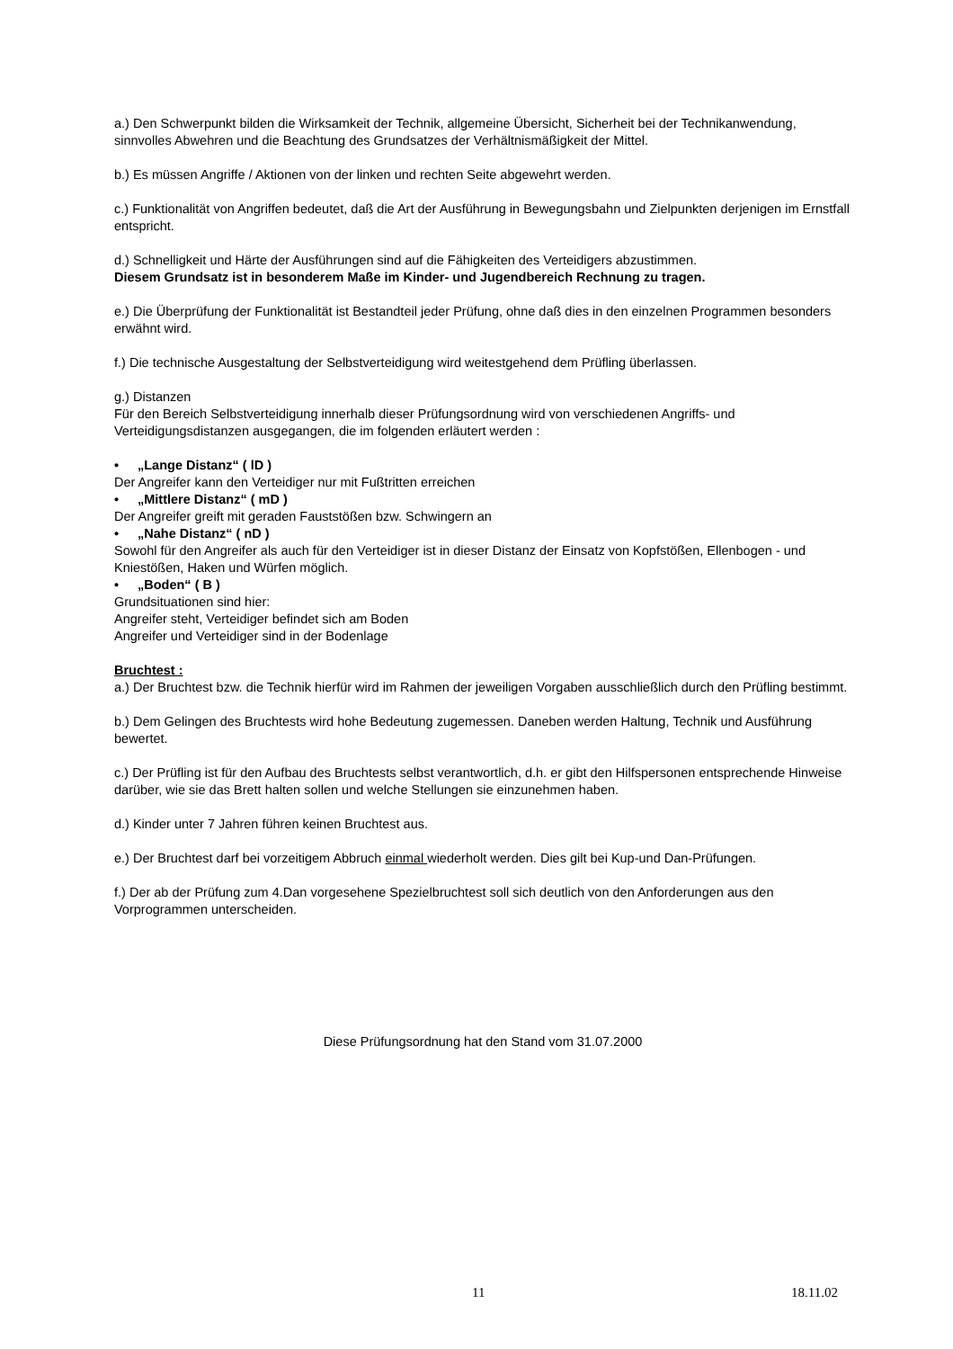a.) Den Schwerpunkt bilden die Wirksamkeit der Technik, allgemeine Übersicht, Sicherheit bei der Technikanwendung, sinnvolles Abwehren und die Beachtung des Grundsatzes der Verhältnismäßigkeit der Mittel.
b.) Es müssen Angriffe / Aktionen von der linken und rechten Seite abgewehrt werden.
c.) Funktionalität von Angriffen bedeutet, daß die Art der Ausführung in Bewegungsbahn und Zielpunkten derjenigen im Ernstfall entspricht.
d.) Schnelligkeit und Härte der Ausführungen sind auf die Fähigkeiten des Verteidigers abzustimmen.
Diesem Grundsatz ist in besonderem Maße im Kinder- und Jugendbereich Rechnung zu tragen.
e.) Die Überprüfung der Funktionalität ist Bestandteil jeder Prüfung, ohne daß dies in den einzelnen Programmen besonders erwähnt wird.
f.) Die technische Ausgestaltung der Selbstverteidigung wird weitestgehend dem Prüfling überlassen.
g.) Distanzen
Für den Bereich Selbstverteidigung innerhalb dieser Prüfungsordnung wird von verschiedenen Angriffs- und Verteidigungsdistanzen ausgegangen, die im folgenden erläutert werden :
• „Lange Distanz“ ( lD )
Der Angreifer kann den Verteidiger nur mit Fußtritten erreichen
• „Mittlere Distanz“ ( mD )
Der Angreifer greift mit geraden Fauststößen bzw. Schwingern an
• „Nahe Distanz“ ( nD )
Sowohl für den Angreifer als auch für den Verteidiger ist in dieser Distanz der Einsatz von Kopfstößen, Ellenbogen - und Kniestößen, Haken und Würfen möglich.
• „Boden“ ( B )
Grundsituationen sind hier:
Angreifer steht, Verteidiger befindet sich am Boden
Angreifer und Verteidiger sind in der Bodenlage
Bruchtest :
a.) Der Bruchtest bzw. die Technik hierfür wird im Rahmen der jeweiligen Vorgaben ausschließlich durch den Prüfling bestimmt.
b.) Dem Gelingen des Bruchtests wird hohe Bedeutung zugemessen. Daneben werden Haltung, Technik und Ausführung bewertet.
c.) Der Prüfling ist für den Aufbau des Bruchtests selbst verantwortlich, d.h. er gibt den Hilfspersonen entsprechende Hinweise darüber, wie sie das Brett halten sollen und welche Stellungen sie einzunehmen haben.
d.) Kinder unter 7 Jahren führen keinen Bruchtest aus.
e.) Der Bruchtest darf bei vorzeitigem Abbruch einmal wiederholt werden. Dies gilt bei Kup-und Dan-Prüfungen.
f.) Der ab der Prüfung zum 4.Dan vorgesehene Spezielbruchtest soll sich deutlich von den Anforderungen aus den Vorprogrammen unterscheiden.
Diese Prüfungsordnung hat den Stand vom 31.07.2000
11 18.11.02